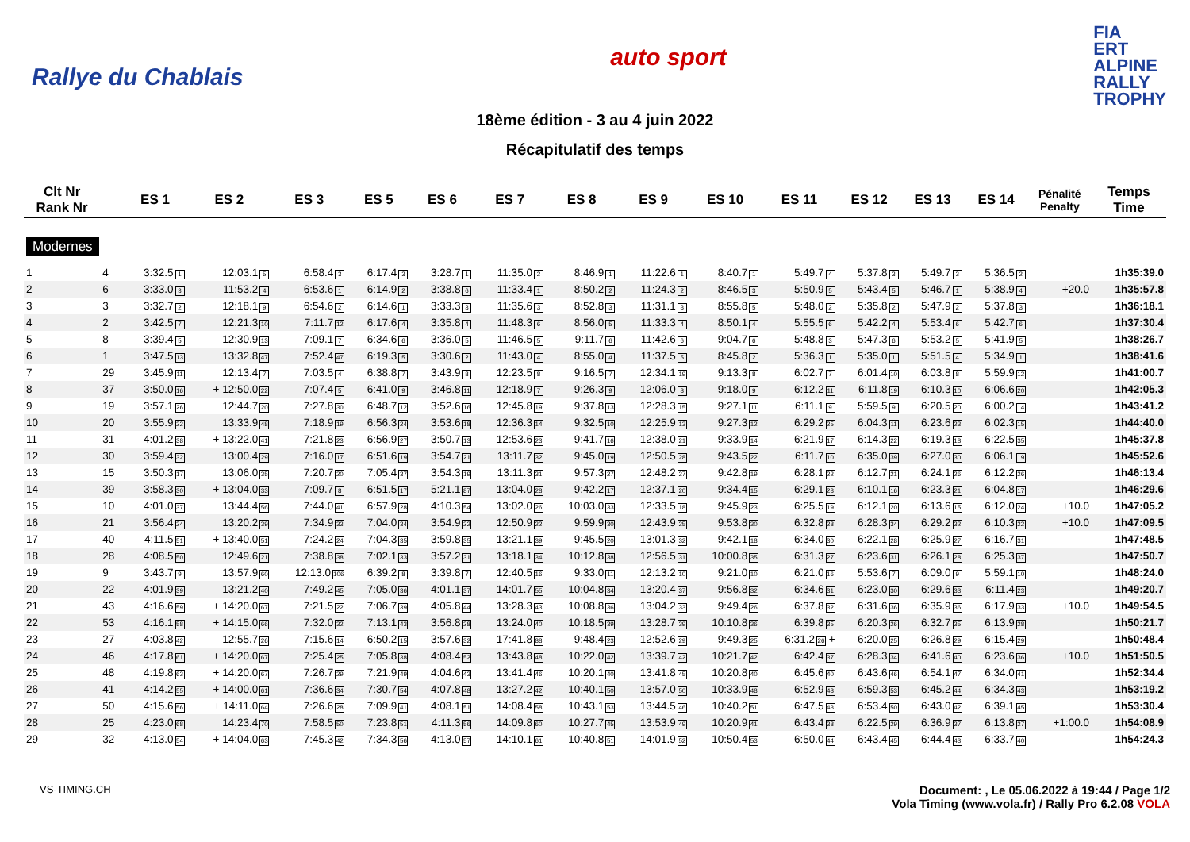Rallye du Chablais
auto sport
FIA
ERT
ALPINE
RALLY
TROPHY
18ème édition - 3 au 4 juin 2022
Récapitulatif des temps
| Clt Nr Rank Nr | | ES 1 | ES 2 | ES 3 | ES 5 | ES 6 | ES 7 | ES 8 | ES 9 | ES 10 | ES 11 | ES 12 | ES 13 | ES 14 | Pénalité Penalty | Temps Time |
| --- | --- | --- | --- | --- | --- | --- | --- | --- | --- | --- | --- | --- | --- | --- | --- | --- |
| Modernes | | | | | | | | | | | | | | | | |
| 1 | 4 | 3:32.5 1 | 12:03.1 5 | 6:58.4 3 | 6:17.4 3 | 3:28.7 1 | 11:35.0 2 | 8:46.9 1 | 11:22.6 1 | 8:40.7 1 | 5:49.7 4 | 5:37.8 3 | 5:49.7 3 | 5:36.5 2 | | 1h35:39.0 |
| 2 | 6 | 3:33.0 3 | 11:53.2 4 | 6:53.6 1 | 6:14.9 2 | 3:38.8 6 | 11:33.4 1 | 8:50.2 2 | 11:24.3 2 | 8:46.5 3 | 5:50.9 5 | 5:43.4 5 | 5:46.7 1 | 5:38.9 4 | +20.0 | 1h35:57.8 |
| 3 | 3 | 3:32.7 2 | 12:18.1 9 | 6:54.6 2 | 6:14.6 1 | 3:33.3 3 | 11:35.6 3 | 8:52.8 3 | 11:31.1 3 | 8:55.8 5 | 5:48.0 2 | 5:35.8 2 | 5:47.9 2 | 5:37.8 3 | | 1h36:18.1 |
| 4 | 2 | 3:42.5 7 | 12:21.3 10 | 7:11.7 12 | 6:17.6 4 | 3:35.8 4 | 11:48.3 6 | 8:56.0 5 | 11:33.3 4 | 8:50.1 4 | 5:55.5 6 | 5:42.2 4 | 5:53.4 6 | 5:42.7 6 | | 1h37:30.4 |
| 5 | 8 | 3:39.4 5 | 12:30.9 13 | 7:09.1 7 | 6:34.6 6 | 3:36.0 5 | 11:46.5 5 | 9:11.7 6 | 11:42.6 6 | 9:04.7 6 | 5:48.8 3 | 5:47.3 6 | 5:53.2 5 | 5:41.9 5 | | 1h38:26.7 |
| 6 | 1 | 3:47.5 13 | 13:32.8 47 | 7:52.4 47 | 6:19.3 5 | 3:30.6 2 | 11:43.0 4 | 8:55.0 4 | 11:37.5 5 | 8:45.8 2 | 5:36.3 1 | 5:35.0 1 | 5:51.5 4 | 5:34.9 1 | | 1h38:41.6 |
| 7 | 29 | 3:45.9 11 | 12:13.4 7 | 7:03.5 4 | 6:38.8 7 | 3:43.9 8 | 12:23.5 8 | 9:16.5 7 | 12:34.1 19 | 9:13.3 8 | 6:02.7 7 | 6:01.4 10 | 6:03.8 8 | 5:59.9 12 | | 1h41:00.7 |
| 8 | 37 | 3:50.0 16 | + 12:50.0 22 | 7:07.4 5 | 6:41.0 9 | 3:46.8 11 | 12:18.9 7 | 9:26.3 9 | 12:06.0 8 | 9:18.0 9 | 6:12.2 11 | 6:11.8 19 | 6:10.3 10 | 6:06.6 20 | | 1h42:05.3 |
| 9 | 19 | 3:57.1 26 | 12:44.7 20 | 7:27.8 30 | 6:48.7 12 | 3:52.6 16 | 12:45.8 19 | 9:37.8 13 | 12:28.3 15 | 9:27.1 11 | 6:11.1 9 | 5:59.5 9 | 6:20.5 20 | 6:00.2 14 | | 1h43:41.2 |
| 10 | 20 | 3:55.9 22 | 13:33.9 48 | 7:18.9 19 | 6:56.3 24 | 3:53.6 18 | 12:36.3 14 | 9:32.5 10 | 12:25.9 13 | 9:27.3 12 | 6:29.2 25 | 6:04.3 11 | 6:23.6 23 | 6:02.3 15 | | 1h44:40.0 |
| 11 | 31 | 4:01.2 38 | + 13:22.0 41 | 7:21.8 23 | 6:56.9 27 | 3:50.7 13 | 12:53.6 23 | 9:41.7 16 | 12:38.0 21 | 9:33.9 14 | 6:21.9 17 | 6:14.3 22 | 6:19.3 18 | 6:22.5 35 | | 1h45:37.8 |
| 12 | 30 | 3:59.4 32 | 13:00.4 29 | 7:16.0 17 | 6:51.6 19 | 3:54.7 21 | 13:11.7 32 | 9:45.0 19 | 12:50.5 28 | 9:43.5 22 | 6:11.7 10 | 6:35.0 39 | 6:27.0 30 | 6:06.1 19 | | 1h45:52.6 |
| 13 | 15 | 3:50.3 17 | 13:06.0 35 | 7:20.7 20 | 7:05.4 37 | 3:54.3 19 | 13:11.3 31 | 9:57.3 27 | 12:48.2 27 | 9:42.8 19 | 6:28.1 22 | 6:12.7 21 | 6:24.1 26 | 6:12.2 26 | | 1h46:13.4 |
| 14 | 39 | 3:58.3 30 | + 13:04.0 33 | 7:09.7 8 | 6:51.5 17 | 5:21.1 87 | 13:04.0 28 | 9:42.2 17 | 12:37.1 20 | 9:34.4 15 | 6:29.1 23 | 6:10.1 16 | 6:23.3 21 | 6:04.8 17 | | 1h46:29.6 |
| 15 | 10 | 4:01.0 37 | 13:44.4 56 | 7:44.0 41 | 6:57.9 28 | 4:10.3 54 | 13:02.0 26 | 10:03.0 33 | 12:33.5 18 | 9:45.9 23 | 6:25.5 19 | 6:12.1 20 | 6:13.6 15 | 6:12.0 24 | +10.0 | 1h47:05.2 |
| 16 | 21 | 3:56.4 24 | 13:20.2 39 | 7:34.9 33 | 7:04.0 34 | 3:54.9 22 | 12:50.9 22 | 9:59.9 30 | 12:43.9 25 | 9:53.8 30 | 6:32.8 28 | 6:28.3 34 | 6:29.2 32 | 6:10.3 22 | +10.0 | 1h47:09.5 |
| 17 | 40 | 4:11.5 51 | + 13:40.0 51 | 7:24.2 24 | 7:04.3 35 | 3:59.8 35 | 13:21.1 39 | 9:45.5 20 | 13:01.3 32 | 9:42.1 18 | 6:34.0 30 | 6:22.1 28 | 6:25.9 27 | 6:16.7 31 | | 1h47:48.5 |
| 18 | 28 | 4:08.5 50 | 12:49.6 21 | 7:38.8 38 | 7:02.1 33 | 3:57.2 31 | 13:18.1 34 | 10:12.8 38 | 12:56.5 31 | 10:00.8 35 | 6:31.3 27 | 6:23.6 31 | 6:26.1 28 | 6:25.3 37 | | 1h47:50.7 |
| 19 | 9 | 3:43.7 9 | 13:57.9 60 | 12:13.0 106 | 6:39.2 8 | 3:39.8 7 | 12:40.5 16 | 9:33.0 11 | 12:13.2 10 | 9:21.0 10 | 6:21.0 16 | 5:53.6 7 | 6:09.0 9 | 5:59.1 10 | | 1h48:24.0 |
| 20 | 22 | 4:01.9 39 | 13:21.2 40 | 7:49.2 45 | 7:05.0 36 | 4:01.1 37 | 14:01.7 55 | 10:04.8 34 | 13:20.4 37 | 9:56.8 32 | 6:34.6 31 | 6:23.0 30 | 6:29.6 33 | 6:11.4 23 | | 1h49:20.7 |
| 21 | 43 | 4:16.6 59 | + 14:20.0 67 | 7:21.5 22 | 7:06.7 39 | 4:05.8 44 | 13:28.3 43 | 10:08.8 36 | 13:04.2 33 | 9:49.4 26 | 6:37.8 32 | 6:31.6 36 | 6:35.9 36 | 6:17.9 33 | +10.0 | 1h49:54.5 |
| 22 | 53 | 4:16.1 58 | + 14:15.0 66 | 7:32.0 32 | 7:13.1 43 | 3:56.8 28 | 13:24.0 40 | 10:18.5 39 | 13:28.7 39 | 10:10.8 36 | 6:39.8 35 | 6:20.3 26 | 6:32.7 35 | 6:13.9 28 | | 1h50:21.7 |
| 23 | 27 | 4:03.8 42 | 12:55.7 26 | 7:15.6 14 | 6:50.2 15 | 3:57.6 32 | 17:41.8 88 | 9:48.4 23 | 12:52.6 29 | 9:49.3 25 | 6:31.2 26 + | 6:20.0 25 | 6:26.8 29 | 6:15.4 29 | | 1h50:48.4 |
| 24 | 46 | 4:17.8 61 | + 14:20.0 67 | 7:25.4 25 | 7:05.8 38 | 4:08.4 52 | 13:43.8 48 | 10:22.0 42 | 13:39.7 42 | 10:21.7 42 | 6:42.4 37 | 6:28.3 34 | 6:41.6 40 | 6:23.6 36 | +10.0 | 1h51:50.5 |
| 25 | 48 | 4:19.8 63 | + 14:20.0 67 | 7:26.7 29 | 7:21.9 49 | 4:04.6 43 | 13:41.4 46 | 10:20.1 40 | 13:41.8 45 | 10:20.8 40 | 6:45.6 40 | 6:43.6 46 | 6:54.1 47 | 6:34.0 41 | | 1h52:34.4 |
| 26 | 41 | 4:14.2 55 | + 14:00.0 61 | 7:36.6 34 | 7:30.7 54 | 4:07.8 48 | 13:27.2 42 | 10:40.1 50 | 13:57.0 50 | 10:33.9 48 | 6:52.9 48 | 6:59.3 53 | 6:45.2 44 | 6:34.3 43 | | 1h53:19.2 |
| 27 | 50 | 4:15.6 56 | + 14:11.0 64 | 7:26.6 28 | 7:09.9 41 | 4:08.1 51 | 14:08.4 58 | 10:43.1 53 | 13:44.5 46 | 10:40.2 51 | 6:47.5 43 | 6:53.4 50 | 6:43.0 42 | 6:39.1 45 | | 1h53:30.4 |
| 28 | 25 | 4:23.0 68 | 14:23.4 70 | 7:58.5 50 | 7:23.8 51 | 4:11.3 56 | 14:09.8 60 | 10:27.7 45 | 13:53.9 49 | 10:20.9 41 | 6:43.4 38 | 6:22.5 29 | 6:36.9 37 | 6:13.8 27 | +1:00.0 | 1h54:08.9 |
| 29 | 32 | 4:13.0 54 | + 14:04.0 63 | 7:45.3 42 | 7:34.3 56 | 4:13.0 57 | 14:10.1 61 | 10:40.8 51 | 14:01.9 52 | 10:50.4 53 | 6:50.0 44 | 6:43.4 45 | 6:44.4 43 | 6:33.7 40 | | 1h54:24.3 |
VS-TIMING.CH Document: , Le 05.06.2022 à 19:44 / Page 1/2
Vola Timing (www.vola.fr) / Rally Pro 6.2.08 VOLA